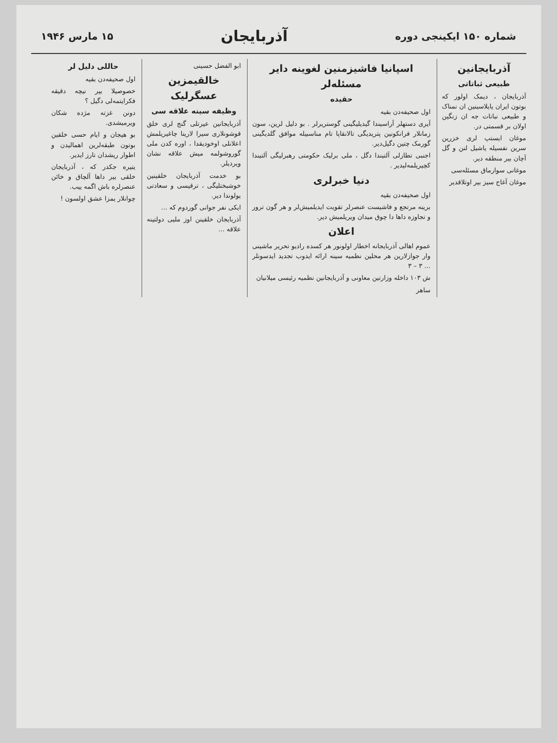شماره ۱۵۰ ایکینجی دوره
آذربایجان
۱۵ مارس ۱۹۴۶
آذربایجانین
طبیعی ثباتاتی
آذربایجان ، دیمک اولور که بوتون ایران یایلاسینین ان نمناک و طبیعی نباتات جه ان زنگین اولان بر قسمتی در.
موغان ایستپ لری خزرین سرین نفسیله یاشیل لنن و گل آچان بیر منطقه دیر.
موغانی سوارماق مسئله‌سی
موغان آغاج سیز بیر اوتلاقدیر
اسپانیا فاشیزمنین لغوینه دایر مسئله‌لر
حقیده
اول صحیفه‌دن بقیه
آیری دستهلر آراسیندا گیدیلیگینی گوستریرلر . بو دلیل لرین، سون زمانلار فرانکونین پتریدیگی تالانقاپا تام مناسبیله موافق گلدیگینی گورمک چتین دگیل‌دیر.
اجنبی تطارلی آلتیندا دگل ، ملی برلیک حکومتی رهبرلیگی آلتیندا کچیریلمه‌لیدیر .
دنیا خبرلری
اول صحیفه‌دن بقیه
برینه مرتجع و فاشیست عنصرلر تقویت ایدیلمیش‌لر و هر گون ترور و تجاوزه داها دا چوق میدان ویریلمیش دیر.
اعلان
عموم اهالی آذربایجانه اخطار اولونور هر کسده رادیو تحریر ماشینی وار جوازلارین هر محلین نظمیه سینه ارائه ایدوب تجدید ایدسونلر ... ۳ – ۳
ش ۱۰۳ داخله وزارتین معاونی و آذربایجانین نظمیه رئیسی میلانیان
ساهر
ابو الفضل حسینی
خالقیمزین عسگرلیک
وظیفه سینه علاقه سی
آذربایجانین عیرتلی گنج لری خلق قوشونلاری سیرا لارینا چاغیریلمش اعلانلی اوخودیقدا ، اوره کدن ملی گوروشولمه میش علاقه نشان ویردیلر.
بو خدمت آذربایجان خلقینین خوشبختلیگی ، ترقیسی و سعادتی یولوندا دیر.
ایکی نفر جوانی گوردوم که ...
آذربایجان خلقینن اوز ملیی دولتینه علاقه ...
حاللی دلیل لر
اول صحیفه‌دن بقیه
خصوصیلا بیر نیچه دقیقه فکرایتمه‌لی دگیل ؟
دونن غزته مژده شکان ویرمیشدی.
بو هیجان و ایام حسی خلقین بوتون طبقه‌لرین اهمالیدن و اطوار ریشدان تارز ایدیر.
یتیره جکدر که ، آذربایجان خلقی بیر داها آلچاق و خائن عنصرلره باش اگمه ییب.
چوانلار یمزا عشق اولسون !